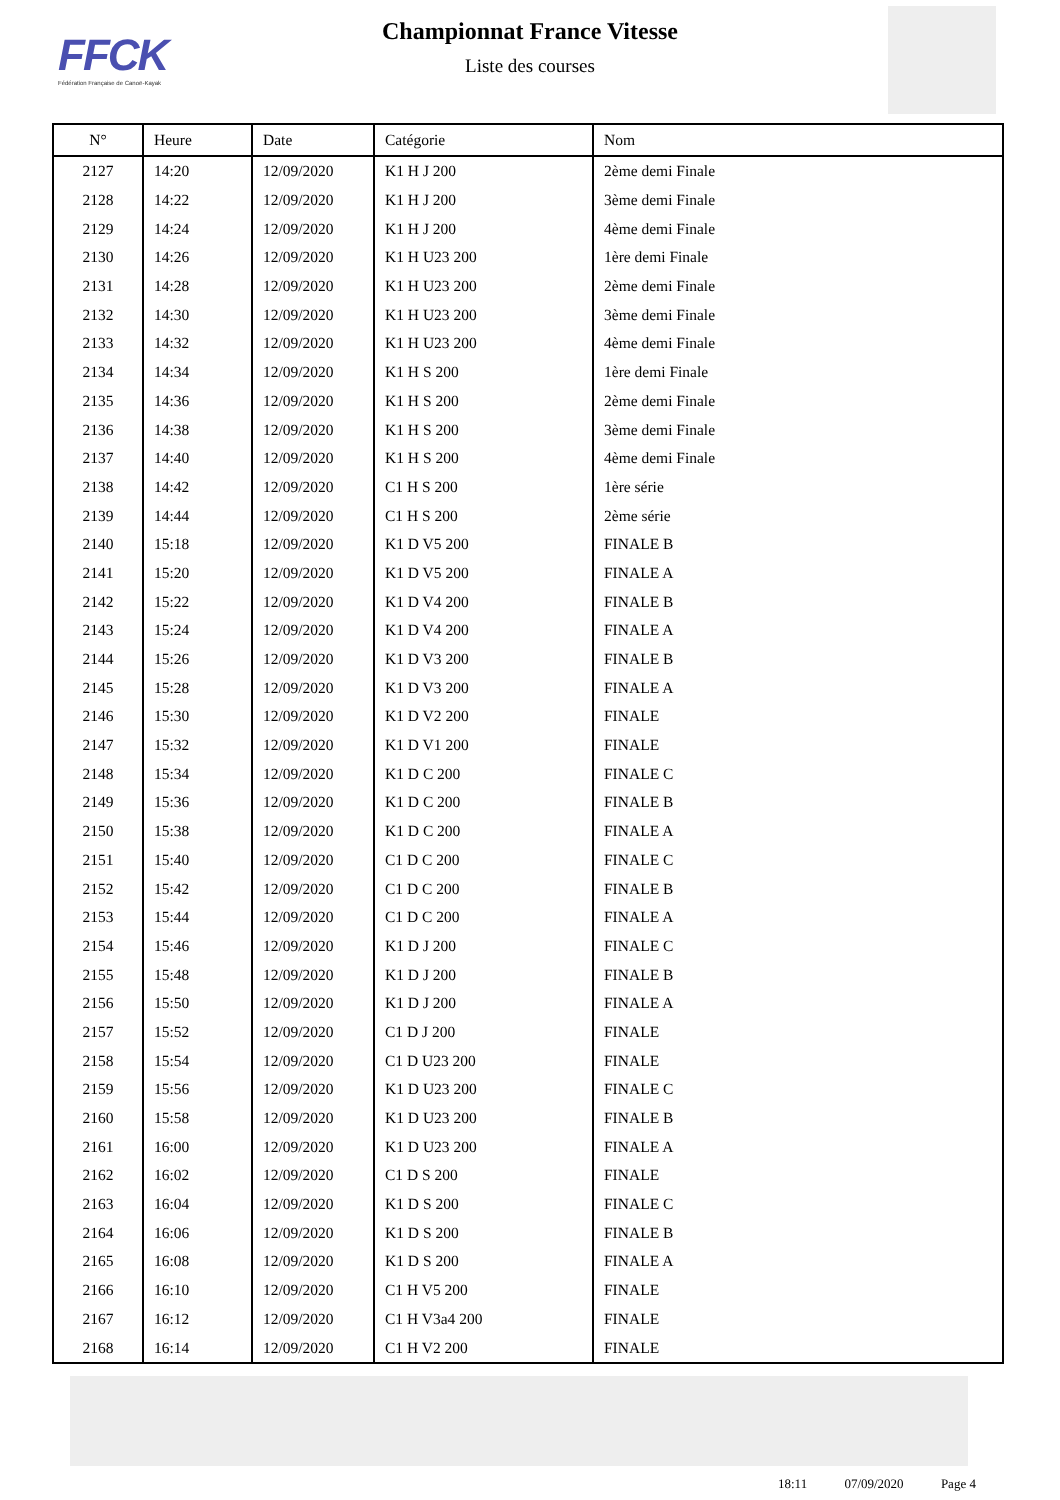FFCK
Fédération Française de Canoë-Kayak
Championnat France Vitesse
Liste des courses
| N° | Heure | Date | Catégorie | Nom |
| --- | --- | --- | --- | --- |
| 2127 | 14:20 | 12/09/2020 | K1 H J 200 | 2ème demi Finale |
| 2128 | 14:22 | 12/09/2020 | K1 H J 200 | 3ème demi Finale |
| 2129 | 14:24 | 12/09/2020 | K1 H J 200 | 4ème demi Finale |
| 2130 | 14:26 | 12/09/2020 | K1 H U23 200 | 1ère demi Finale |
| 2131 | 14:28 | 12/09/2020 | K1 H U23 200 | 2ème demi Finale |
| 2132 | 14:30 | 12/09/2020 | K1 H U23 200 | 3ème demi Finale |
| 2133 | 14:32 | 12/09/2020 | K1 H U23 200 | 4ème demi Finale |
| 2134 | 14:34 | 12/09/2020 | K1 H S 200 | 1ère demi Finale |
| 2135 | 14:36 | 12/09/2020 | K1 H S 200 | 2ème demi Finale |
| 2136 | 14:38 | 12/09/2020 | K1 H S 200 | 3ème demi Finale |
| 2137 | 14:40 | 12/09/2020 | K1 H S 200 | 4ème demi Finale |
| 2138 | 14:42 | 12/09/2020 | C1 H S 200 | 1ère série |
| 2139 | 14:44 | 12/09/2020 | C1 H S 200 | 2ème série |
| 2140 | 15:18 | 12/09/2020 | K1 D V5 200 | FINALE B |
| 2141 | 15:20 | 12/09/2020 | K1 D V5 200 | FINALE A |
| 2142 | 15:22 | 12/09/2020 | K1 D V4 200 | FINALE B |
| 2143 | 15:24 | 12/09/2020 | K1 D V4 200 | FINALE A |
| 2144 | 15:26 | 12/09/2020 | K1 D V3 200 | FINALE B |
| 2145 | 15:28 | 12/09/2020 | K1 D V3 200 | FINALE A |
| 2146 | 15:30 | 12/09/2020 | K1 D V2 200 | FINALE |
| 2147 | 15:32 | 12/09/2020 | K1 D V1 200 | FINALE |
| 2148 | 15:34 | 12/09/2020 | K1 D C 200 | FINALE C |
| 2149 | 15:36 | 12/09/2020 | K1 D C 200 | FINALE B |
| 2150 | 15:38 | 12/09/2020 | K1 D C 200 | FINALE A |
| 2151 | 15:40 | 12/09/2020 | C1 D C 200 | FINALE C |
| 2152 | 15:42 | 12/09/2020 | C1 D C 200 | FINALE B |
| 2153 | 15:44 | 12/09/2020 | C1 D C 200 | FINALE A |
| 2154 | 15:46 | 12/09/2020 | K1 D J 200 | FINALE C |
| 2155 | 15:48 | 12/09/2020 | K1 D J 200 | FINALE B |
| 2156 | 15:50 | 12/09/2020 | K1 D J 200 | FINALE A |
| 2157 | 15:52 | 12/09/2020 | C1 D J 200 | FINALE |
| 2158 | 15:54 | 12/09/2020 | C1 D U23 200 | FINALE |
| 2159 | 15:56 | 12/09/2020 | K1 D U23 200 | FINALE C |
| 2160 | 15:58 | 12/09/2020 | K1 D U23 200 | FINALE B |
| 2161 | 16:00 | 12/09/2020 | K1 D U23 200 | FINALE A |
| 2162 | 16:02 | 12/09/2020 | C1 D S 200 | FINALE |
| 2163 | 16:04 | 12/09/2020 | K1 D S 200 | FINALE C |
| 2164 | 16:06 | 12/09/2020 | K1 D S 200 | FINALE B |
| 2165 | 16:08 | 12/09/2020 | K1 D S 200 | FINALE A |
| 2166 | 16:10 | 12/09/2020 | C1 H V5 200 | FINALE |
| 2167 | 16:12 | 12/09/2020 | C1 H V3a4 200 | FINALE |
| 2168 | 16:14 | 12/09/2020 | C1 H V2 200 | FINALE |
18:11 07/09/2020 Page 4